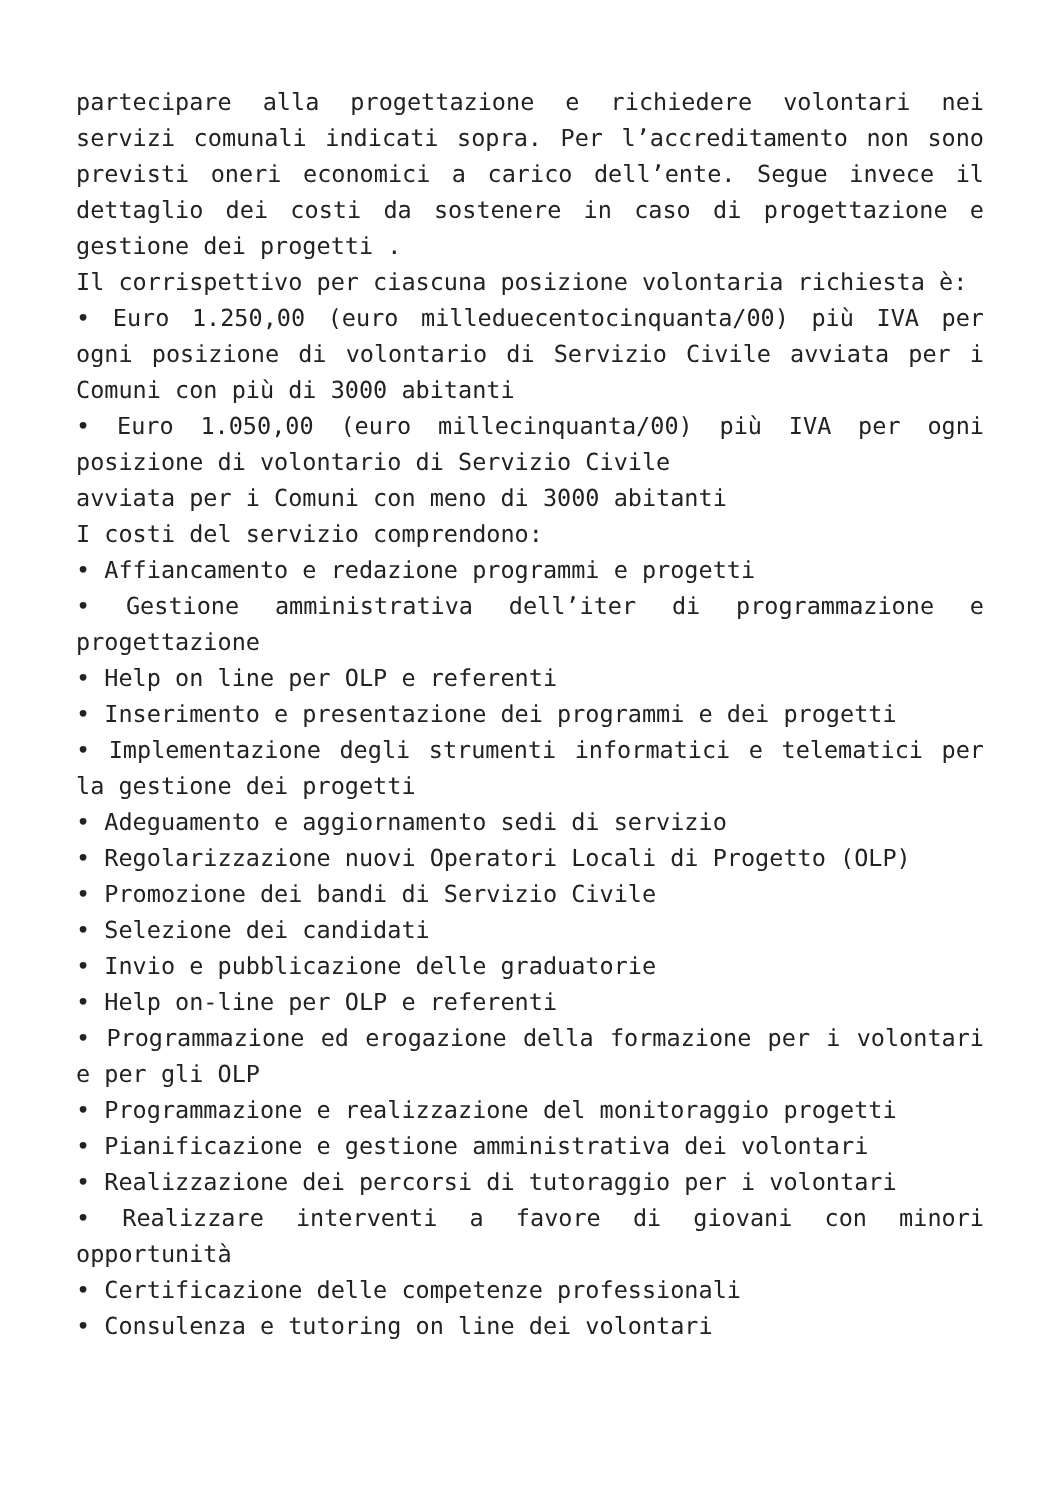partecipare alla progettazione e richiedere volontari nei servizi comunali indicati sopra. Per l’accreditamento non sono previsti oneri economici a carico dell’ente. Segue invece il dettaglio dei costi da sostenere in caso di progettazione e gestione dei progetti .
Il corrispettivo per ciascuna posizione volontaria richiesta è:
• Euro 1.250,00 (euro milleduecentocinquanta/00) più IVA per ogni posizione di volontario di Servizio Civile avviata per i Comuni con più di 3000 abitanti
• Euro 1.050,00 (euro millecinquanta/00) più IVA per ogni posizione di volontario di Servizio Civile
avviata per i Comuni con meno di 3000 abitanti
I costi del servizio comprendono:
• Affiancamento e redazione programmi e progetti
• Gestione amministrativa dell’iter di programmazione e progettazione
• Help on line per OLP e referenti
• Inserimento e presentazione dei programmi e dei progetti
• Implementazione degli strumenti informatici e telematici per la gestione dei progetti
• Adeguamento e aggiornamento sedi di servizio
• Regolarizzazione nuovi Operatori Locali di Progetto (OLP)
• Promozione dei bandi di Servizio Civile
• Selezione dei candidati
• Invio e pubblicazione delle graduatorie
• Help on-line per OLP e referenti
• Programmazione ed erogazione della formazione per i volontari e per gli OLP
• Programmazione e realizzazione del monitoraggio progetti
• Pianificazione e gestione amministrativa dei volontari
• Realizzazione dei percorsi di tutoraggio per i volontari
• Realizzare interventi a favore di giovani con minori opportunità
• Certificazione delle competenze professionali
• Consulenza e tutoring on line dei volontari